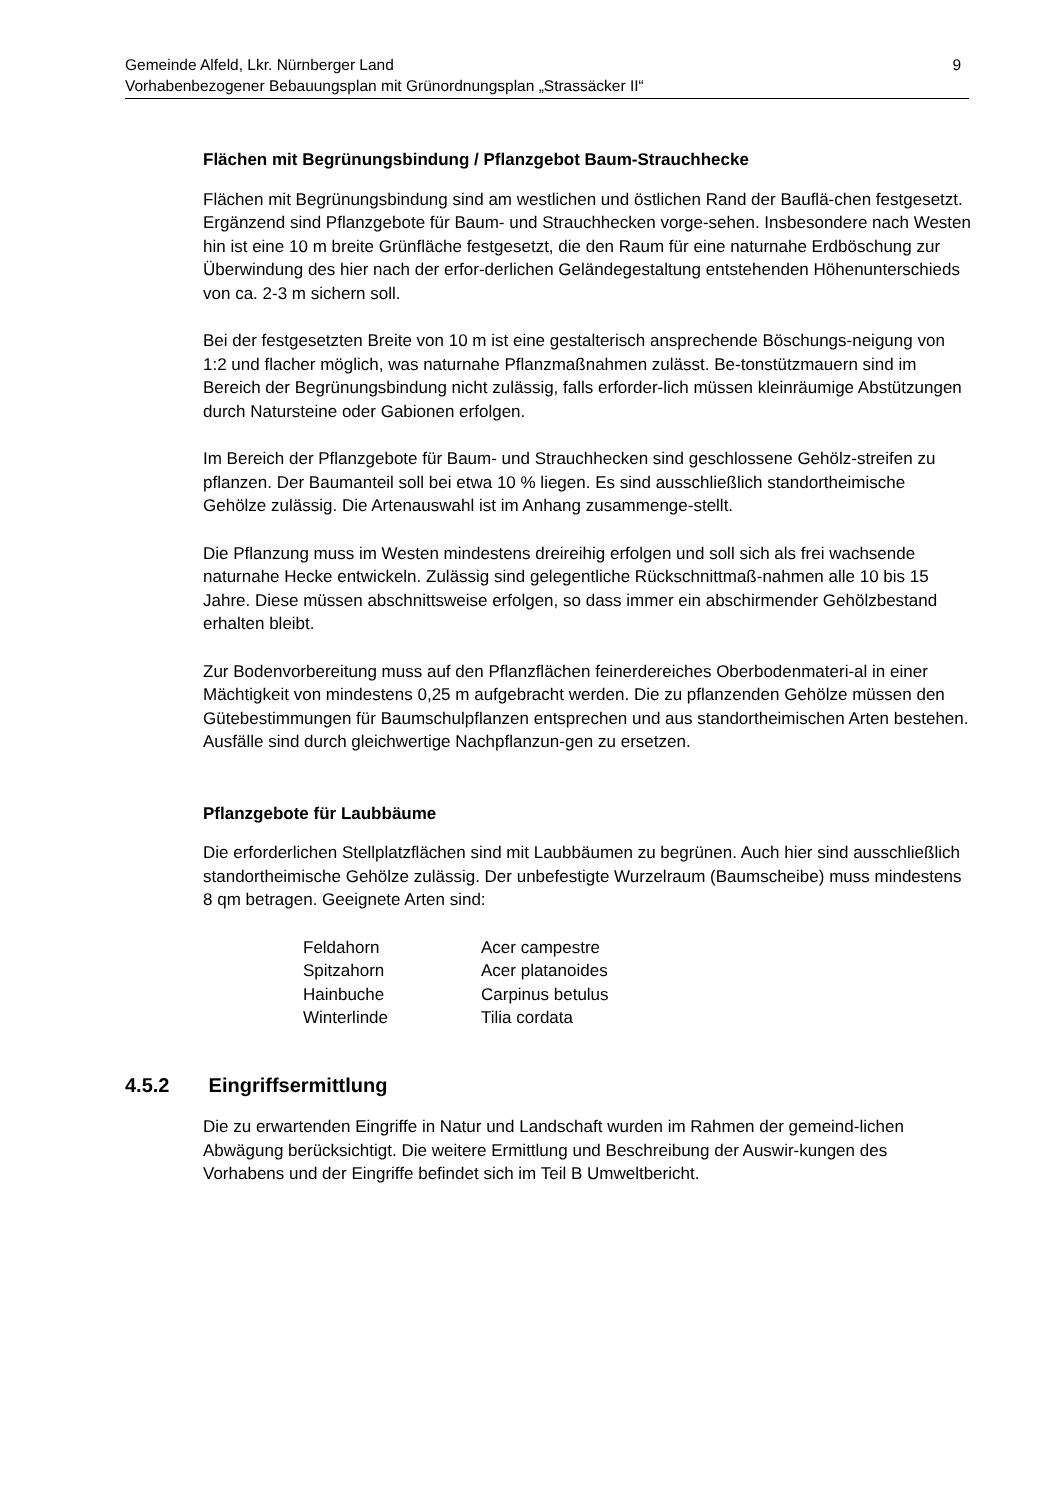Gemeinde Alfeld, Lkr. Nürnberger Land
Vorhabenbezogener Bebauungsplan mit Grünordnungsplan „Strassäcker II“9
Flächen mit Begrünungsbindung / Pflanzgebot Baum-Strauchhecke
Flächen mit Begrünungsbindung sind am westlichen und östlichen Rand der Bauflä-chen festgesetzt. Ergänzend sind Pflanzgebote für Baum- und Strauchhecken vorge-sehen. Insbesondere nach Westen hin ist eine 10 m breite Grünfläche festgesetzt, die den Raum für eine naturnahe Erdböschung zur Überwindung des hier nach der erfor-derlichen Geländegestaltung entstehenden Höhenunterschieds von ca. 2-3 m sichern soll.
Bei der festgesetzten Breite von 10 m ist eine gestalterisch ansprechende Böschungs-neigung von 1:2 und flacher möglich, was naturnahe Pflanzmaßnahmen zulässt. Be-tonstützmauern sind im Bereich der Begrünungsbindung nicht zulässig, falls erforder-lich müssen kleinräumige Abstützungen durch Natursteine oder Gabionen erfolgen.
Im Bereich der Pflanzgebote für Baum- und Strauchhecken sind geschlossene Gehölz-streifen zu pflanzen. Der Baumanteil soll bei etwa 10 % liegen. Es sind ausschließlich standortheimische Gehölze zulässig. Die Artenauswahl ist im Anhang zusammenge-stellt.
Die Pflanzung muss im Westen mindestens dreireihig erfolgen und soll sich als frei wachsende naturnahe Hecke entwickeln. Zulässig sind gelegentliche Rückschnittmaß-nahmen alle 10 bis 15 Jahre. Diese müssen abschnittsweise erfolgen, so dass immer ein abschirmender Gehölzbestand erhalten bleibt.
Zur Bodenvorbereitung muss auf den Pflanzflächen feinerdereiches Oberbodenmateri-al in einer Mächtigkeit von mindestens 0,25 m aufgebracht werden. Die zu pflanzenden Gehölze müssen den Gütebestimmungen für Baumschulpflanzen entsprechen und aus standortheimischen Arten bestehen. Ausfälle sind durch gleichwertige Nachpflanzun-gen zu ersetzen.
Pflanzgebote für Laubbäume
Die erforderlichen Stellplatzflächen sind mit Laubbäumen zu begrünen. Auch hier sind ausschließlich standortheimische Gehölze zulässig. Der unbefestigte Wurzelraum (Baumscheibe) muss mindestens 8 qm betragen. Geeignete Arten sind:
| Feldahorn | Acer campestre |
| Spitzahorn | Acer platanoides |
| Hainbuche | Carpinus betulus |
| Winterlinde | Tilia cordata |
4.5.2 Eingriffsermittlung
Die zu erwartenden Eingriffe in Natur und Landschaft wurden im Rahmen der gemeind-lichen Abwägung berücksichtigt. Die weitere Ermittlung und Beschreibung der Auswir-kungen des Vorhabens und der Eingriffe befindet sich im Teil B Umweltbericht.